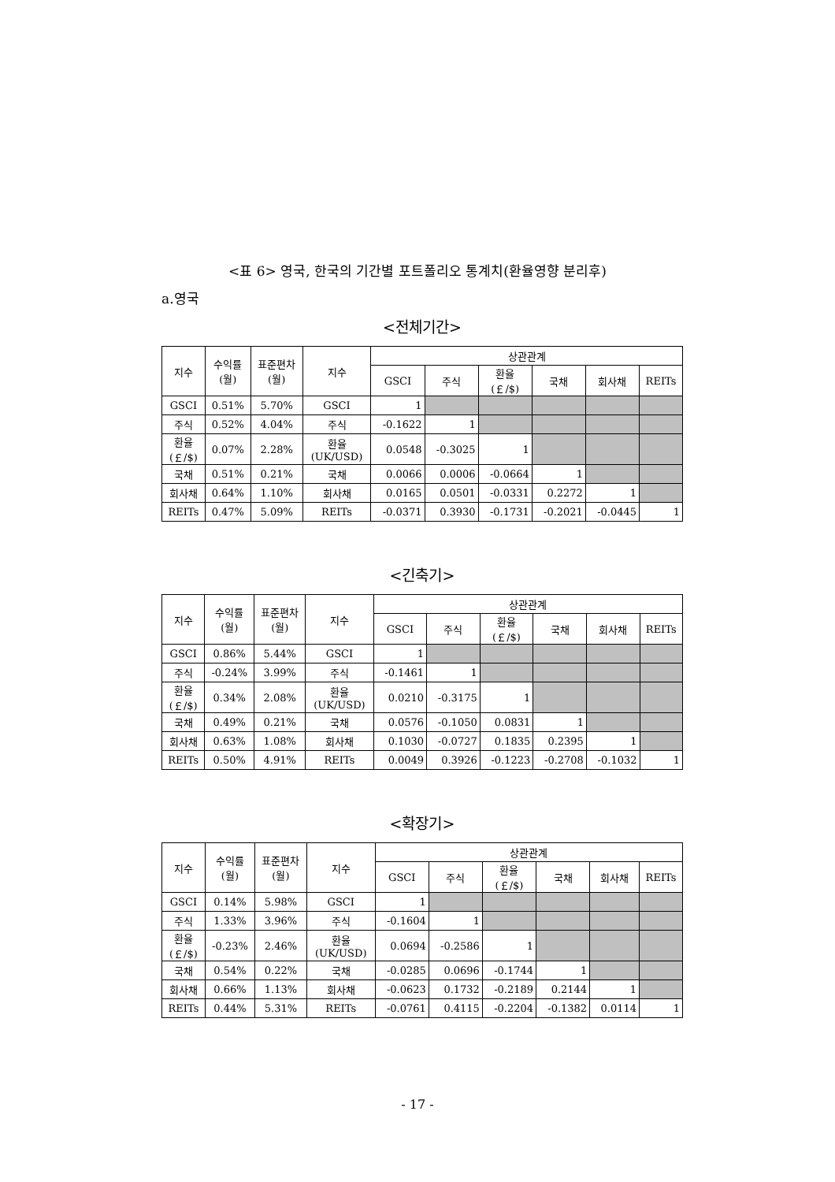<표 6> 영국, 한국의 기간별 포트폴리오 통계치(환율영향 분리후)
a.영국
<전체기간>
| 지수 | 수익률 (월) | 표준편차 (월) | 지수 | 상관관계 | | | | | |
| --- | --- | --- | --- | --- | --- | --- | --- | --- | --- |
| | | | | GSCI | 주식 | 환율 (￡/$) | 국채 | 회사채 | REITs |
| GSCI | 0.51% | 5.70% | GSCI | 1 | | | | | |
| 주식 | 0.52% | 4.04% | 주식 | -0.1622 | 1 | | | | |
| 환율 (￡/$) | 0.07% | 2.28% | 환율 (UK/USD) | 0.0548 | -0.3025 | 1 | | | |
| 국채 | 0.51% | 0.21% | 국채 | 0.0066 | 0.0006 | -0.0664 | 1 | | |
| 회사채 | 0.64% | 1.10% | 회사채 | 0.0165 | 0.0501 | -0.0331 | 0.2272 | 1 | |
| REITs | 0.47% | 5.09% | REITs | -0.0371 | 0.3930 | -0.1731 | -0.2021 | -0.0445 | 1 |
<긴축기>
| 지수 | 수익률 (월) | 표준편차 (월) | 지수 | 상관관계 | | | | | |
| --- | --- | --- | --- | --- | --- | --- | --- | --- | --- |
| | | | | GSCI | 주식 | 환율 (￡/$) | 국채 | 회사채 | REITs |
| GSCI | 0.86% | 5.44% | GSCI | 1 | | | | | |
| 주식 | -0.24% | 3.99% | 주식 | -0.1461 | 1 | | | | |
| 환율 (￡/$) | 0.34% | 2.08% | 환율 (UK/USD) | 0.0210 | -0.3175 | 1 | | | |
| 국채 | 0.49% | 0.21% | 국채 | 0.0576 | -0.1050 | 0.0831 | 1 | | |
| 회사채 | 0.63% | 1.08% | 회사채 | 0.1030 | -0.0727 | 0.1835 | 0.2395 | 1 | |
| REITs | 0.50% | 4.91% | REITs | 0.0049 | 0.3926 | -0.1223 | -0.2708 | -0.1032 | 1 |
<확장기>
| 지수 | 수익률 (월) | 표준편차 (월) | 지수 | 상관관계 | | | | | |
| --- | --- | --- | --- | --- | --- | --- | --- | --- | --- |
| | | | | GSCI | 주식 | 환율 (￡/$) | 국채 | 회사채 | REITs |
| GSCI | 0.14% | 5.98% | GSCI | 1 | | | | | |
| 주식 | 1.33% | 3.96% | 주식 | -0.1604 | 1 | | | | |
| 환율 (￡/$) | -0.23% | 2.46% | 환율 (UK/USD) | 0.0694 | -0.2586 | 1 | | | |
| 국채 | 0.54% | 0.22% | 국채 | -0.0285 | 0.0696 | -0.1744 | 1 | | |
| 회사채 | 0.66% | 1.13% | 회사채 | -0.0623 | 0.1732 | -0.2189 | 0.2144 | 1 | |
| REITs | 0.44% | 5.31% | REITs | -0.0761 | 0.4115 | -0.2204 | -0.1382 | 0.0114 | 1 |
- 17 -